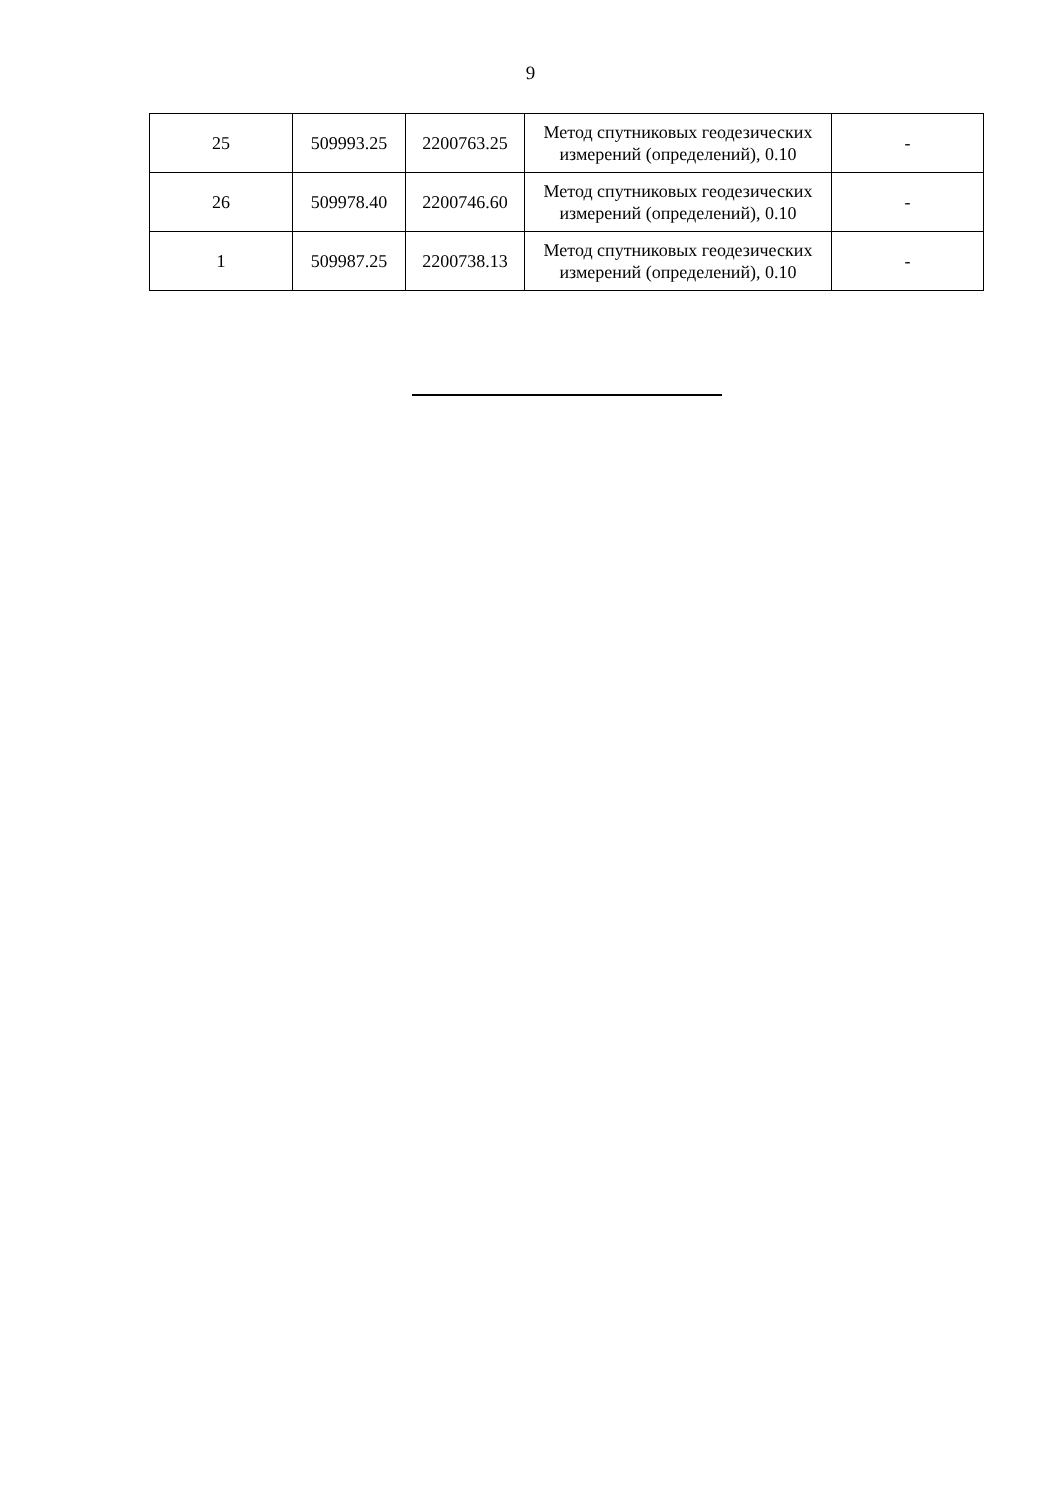9
| 25 | 509993.25 | 2200763.25 | Метод спутниковых геодезических измерений (определений), 0.10 | - |
| 26 | 509978.40 | 2200746.60 | Метод спутниковых геодезических измерений (определений), 0.10 | - |
| 1 | 509987.25 | 2200738.13 | Метод спутниковых геодезических измерений (определений), 0.10 | - |